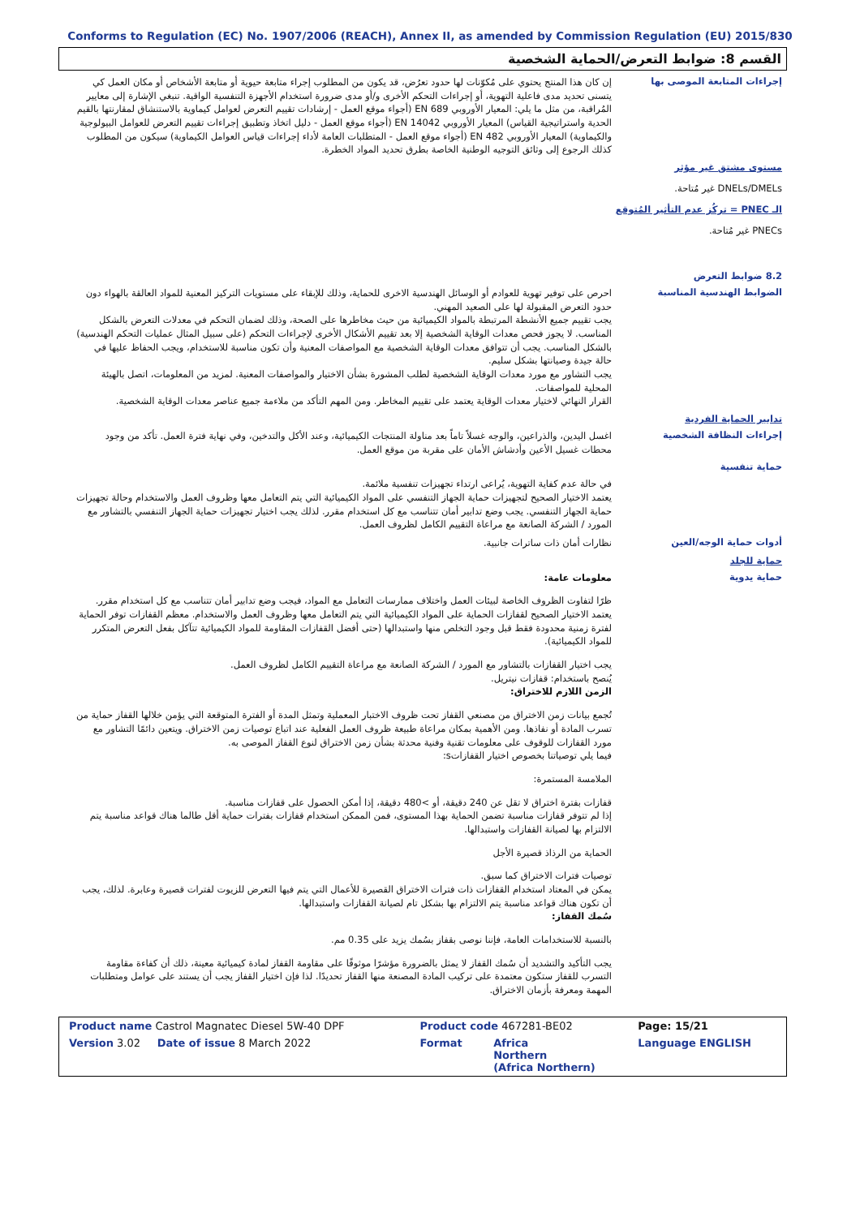Conforms to Regulation (EC) No. 1907/2006 (REACH), Annex II, as amended by Commission Regulation (EU) 2015/830
القسم 8: ضوابط التعرض/الحماية الشخصية
إجراءات المتابعة الموصى بها
إن كان هذا المنتج يحتوي على مُكوّنات لها حدود تعرُض، قد يكون من المطلوب إجراء متابعة حيوية أو متابعة الأشخاص أو مكان العمل كي يتسنى تحديد مدى فاعلية التهوية، أو إجراءات التحكم الأخرى و/أو مدى ضرورة استخدام الأجهزة التنفسية الواقية. تنبغي الإشارة إلى معايير المُراقبة، من مثل ما يلي: المعيار الأوروبي EN 689 (أجواء موقع العمل - إرشادات تقييم التعرض لعوامل كيماوية بالاستنشاق لمقارنتها بالقيم الحدية واستراتيجية القياس) المعيار الأوروبي EN 14042 (أجواء موقع العمل - دليل اتخاذ وتطبيق إجراءات تقييم التعرض للعوامل البيولوجية والكيماوية) المعيار الأوروبي EN 482 (أجواء موقع العمل - المتطلبات العامة لأداء إجراءات قياس العوامل الكيماوية) سيكون من المطلوب كذلك الرجوع إلى وثائق التوجيه الوطنية الخاصة بطرق تحديد المواد الخطرة.
مستوى مشتق غير مؤثر
DNELs/DMELs غير مُتاحة.
الـ PNEC = تركُز عدم التأثير المُتوقع
PNECs غير مُتاحة.
8.2 ضوابط التعرض
الضوابط الهندسية المناسبة
احرص على توفير تهوية للعوادم أو الوسائل الهندسية الاخرى للحماية، وذلك للإبقاء على مستويات التركيز المعنية للمواد العالقة بالهواء دون حدود التعرض المقبولة لها على الصعيد المهني.
يجب تقييم جميع الأنشطة المرتبطة بالمواد الكيميائية من حيث مخاطرها على الصحة، وذلك لضمان التحكم في معدلات التعرض بالشكل المناسب. لا يجوز فحص معدات الوقاية الشخصية إلا بعد تقييم الأشكال الأخرى لإجراءات التحكم (على سبيل المثال عمليات التحكم الهندسية) بالشكل المناسب. يجب أن تتوافق معدات الوقاية الشخصية مع المواصفات المعنية وأن تكون مناسبة للاستخدام، ويجب الحفاظ عليها في حالة جيدة وصيانتها بشكل سليم.
يجب التشاور مع مورد معدات الوقاية الشخصية لطلب المشورة بشأن الاختيار والمواصفات المعنية. لمزيد من المعلومات، اتصل بالهيئة المحلية للمواصفات.
القرار النهائي لاختيار معدات الوقاية يعتمد على تقييم المخاطر. ومن المهم التأكد من ملاءمة جميع عناصر معدات الوقاية الشخصية.
تدابير الحماية الفردية
إجراءات النظافة الشخصية
اغسل اليدين، والذراعين، والوجه غسلاً تاماً بعد مناولة المنتجات الكيميائية، وعند الأكل والتدخين، وفي نهاية فترة العمل. تأكد من وجود محطات غسيل الأعين وأدشاش الأمان على مقربة من موقع العمل.
حماية تنفسية
في حالة عدم كفاية التهوية، يُراعى ارتداء تجهيزات تنفسية ملائمة.
يعتمد الاختيار الصحيح لتجهيزات حماية الجهاز التنفسي على المواد الكيميائية التي يتم التعامل معها وظروف العمل والاستخدام وحالة تجهيزات حماية الجهاز التنفسي. يجب وضع تدابير أمان تتناسب مع كل استخدام مقرر. لذلك يجب اختيار تجهيزات حماية الجهاز التنفسي بالتشاور مع المورد / الشركة الصانعة مع مراعاة التقييم الكامل لظروف العمل.
أدوات حماية الوجه/العين
نظارات أمان ذات ساترات جانبية.
حماية للجلد
حماية يدوية
معلومات عامة:
ظرًا لتفاوت الظروف الخاصة لبيئات العمل واختلاف ممارسات التعامل مع المواد، فيجب وضع تدابير أمان تتناسب مع كل استخدام مقرر. يعتمد الاختيار الصحيح لقفازات الحماية على المواد الكيميائية التي يتم التعامل معها وظروف العمل والاستخدام. معظم القفازات توفر الحماية لفترة زمنية محدودة فقط قبل وجود التخلص منها واستبدالها (حتى أفضل القفازات المقاومة للمواد الكيميائية تتآكل بفعل التعرض المتكرر للمواد الكيميائية).
يجب اختيار القفازات بالتشاور مع المورد / الشركة الصانعة مع مراعاة التقييم الكامل لظروف العمل.
يُنصح باستخدام: قفازات نيتريل.
الزمن اللازم للاختراق:
تُجمع بيانات زمن الاختراق من مصنعي القفاز تحت ظروف الاختبار المعملية وتمثل المدة أو الفترة المتوقعة التي يؤمن خلالها القفاز حماية من تسرب المادة أو نفاذها. ومن الأهمية بمكان مراعاة طبيعة ظروف العمل الفعلية عند اتباع توصيات زمن الاختراق. ويتعين دائمًا التشاور مع مورد القفازات للوقوف على معلومات تقنية وفنية محدثة بشأن زمن الاختراق لنوع القفاز الموصى به.
فيما يلي توصياتنا بخصوص اختيار القفازاتs:
الملامسة المستمرة:
قفازات بفترة اختراق لا تقل عن 240 دقيقة، أو >480 دقيقة، إذا أمكن الحصول على قفازات مناسبة.
إذا لم تتوفر قفازات مناسبة تضمن الحماية بهذا المستوى، فمن الممكن استخدام قفازات بفترات حماية أقل طالما هناك قواعد مناسبة يتم الالتزام بها لصيانة القفازات واستبدالها.
الحماية من الرذاذ قصيرة الأجل
توصيات فترات الاختراق كما سبق.
يمكن في المعتاد استخدام القفازات ذات فترات الاختراق القصيرة للأعمال التي يتم فيها التعرض للزيوت لفترات قصيرة وعابرة. لذلك، يجب أن تكون هناك قواعد مناسبة يتم الالتزام بها بشكل تام لصيانة القفازات واستبدالها.
سُمك القفاز:
بالنسبة للاستخدامات العامة، فإننا نوصى بقفاز بسُمك يزيد على 0.35 مم.
يجب التأكيد والتشديد أن سُمك القفاز لا يمثل بالضرورة مؤشرًا موثوقًا على مقاومة القفاز لمادة كيميائية معينة، ذلك أن كفاءة مقاومة التسرب للقفاز ستكون معتمدة على تركيب المادة المصنعة منها القفاز تحديدًا. لذا فإن اختيار القفاز يجب أن يستند على عوامل ومتطلبات المهمة ومعرفة بأزمان الاختراق.
| Product name Castrol Magnatec Diesel 5W-40 DPF | Product code 467281-BE02 | | Page: 15/21 |
| Version 3.02 Date of issue 8 March 2022 | Format | Africa Northern (Africa Northern) | Language ENGLISH |